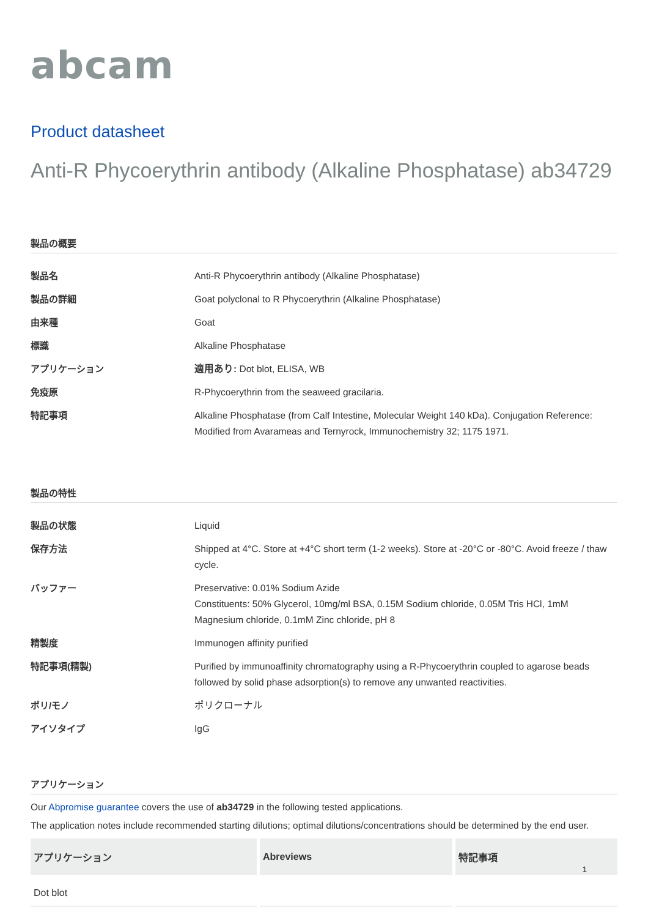abcam
Product datasheet
Anti-R Phycoerythrin antibody (Alkaline Phosphatase) ab34729
製品の概要
| 製品名 | Anti-R Phycoerythrin antibody (Alkaline Phosphatase) |
| 製品の詳細 | Goat polyclonal to R Phycoerythrin (Alkaline Phosphatase) |
| 由来種 | Goat |
| 標識 | Alkaline Phosphatase |
| アプリケーション | 適用あり: Dot blot, ELISA, WB |
| 免疫原 | R-Phycoerythrin from the seaweed gracilaria. |
| 特記事項 | Alkaline Phosphatase (from Calf Intestine, Molecular Weight 140 kDa). Conjugation Reference: Modified from Avarameas and Ternyrock, Immunochemistry 32; 1175 1971. |
製品の特性
| 製品の状態 | Liquid |
| 保存方法 | Shipped at 4°C. Store at +4°C short term (1-2 weeks). Store at -20°C or -80°C. Avoid freeze / thaw cycle. |
| バッファー | Preservative: 0.01% Sodium Azide Constituents: 50% Glycerol, 10mg/ml BSA, 0.15M Sodium chloride, 0.05M Tris HCl, 1mM Magnesium chloride, 0.1mM Zinc chloride, pH 8 |
| 精製度 | Immunogen affinity purified |
| 特記事項(精製) | Purified by immunoaffinity chromatography using a R-Phycoerythrin coupled to agarose beads followed by solid phase adsorption(s) to remove any unwanted reactivities. |
| ポリ/モノ | ポリクローナル |
| アイソタイプ | IgG |
アプリケーション
Our Abpromise guarantee covers the use of ab34729 in the following tested applications.
The application notes include recommended starting dilutions; optimal dilutions/concentrations should be determined by the end user.
| アプリケーション | Abreviews | 特記事項 |
| --- | --- | --- |
| Dot blot | | |
1